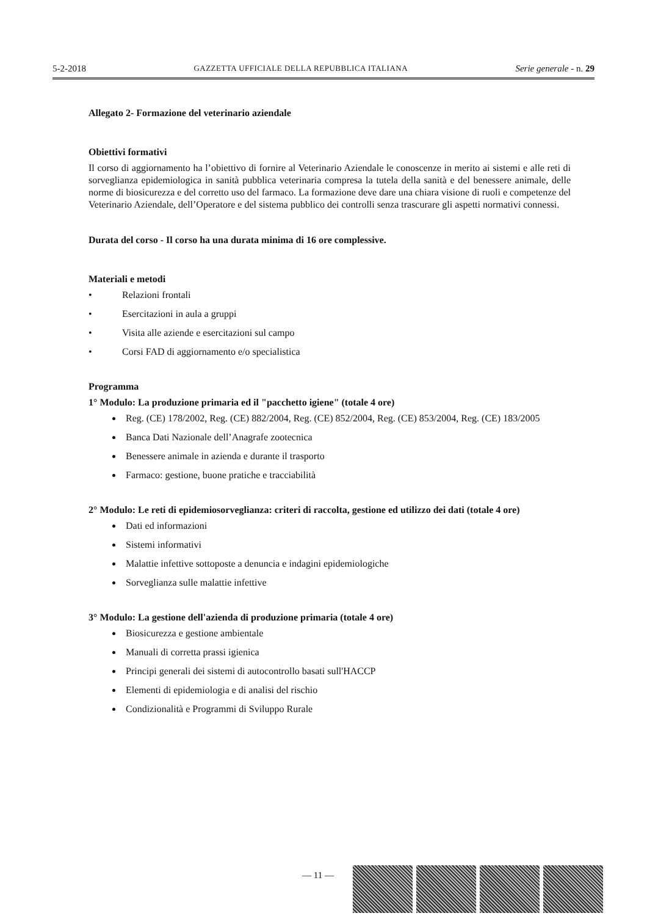5-2-2018 GAZZETTA UFFICIALE DELLA REPUBBLICA ITALIANA Serie generale - n. 29
Allegato 2- Formazione del veterinario aziendale
Obiettivi formativi
Il corso di aggiornamento ha l’obiettivo di fornire al Veterinario Aziendale le conoscenze in merito ai sistemi e alle reti di sorveglianza epidemiologica in sanità pubblica veterinaria compresa la tutela della sanità e del benessere animale, delle norme di biosicurezza e del corretto uso del farmaco. La formazione deve dare una chiara visione di ruoli e competenze del Veterinario Aziendale, dell’Operatore e del sistema pubblico dei controlli senza trascurare gli aspetti normativi connessi.
Durata del corso - Il corso ha una durata minima di 16 ore complessive.
Materiali e metodi
• Relazioni frontali
• Esercitazioni in aula a gruppi
• Visita alle aziende e esercitazioni sul campo
• Corsi FAD di aggiornamento e/o specialistica
Programma
1° Modulo: La produzione primaria ed il "pacchetto igiene" (totale 4 ore)
Reg. (CE) 178/2002, Reg. (CE) 882/2004, Reg. (CE) 852/2004, Reg. (CE) 853/2004, Reg. (CE) 183/2005
Banca Dati Nazionale dell’Anagrafe zootecnica
Benessere animale in azienda e durante il trasporto
Farmaco: gestione, buone pratiche e tracciabilità
2° Modulo: Le reti di epidemiosorveglianza: criteri di raccolta, gestione ed utilizzo dei dati (totale 4 ore)
Dati ed informazioni
Sistemi informativi
Malattie infettive sottoposte a denuncia e indagini epidemiologiche
Sorveglianza sulle malattie infettive
3° Modulo: La gestione dell'azienda di produzione primaria (totale 4 ore)
Biosicurezza e gestione ambientale
Manuali di corretta prassi igienica
Principi generali dei sistemi di autocontrollo basati sull'HACCP
Elementi di epidemiologia e di analisi del rischio
Condizionalità e Programmi di Sviluppo Rurale
— 11 —